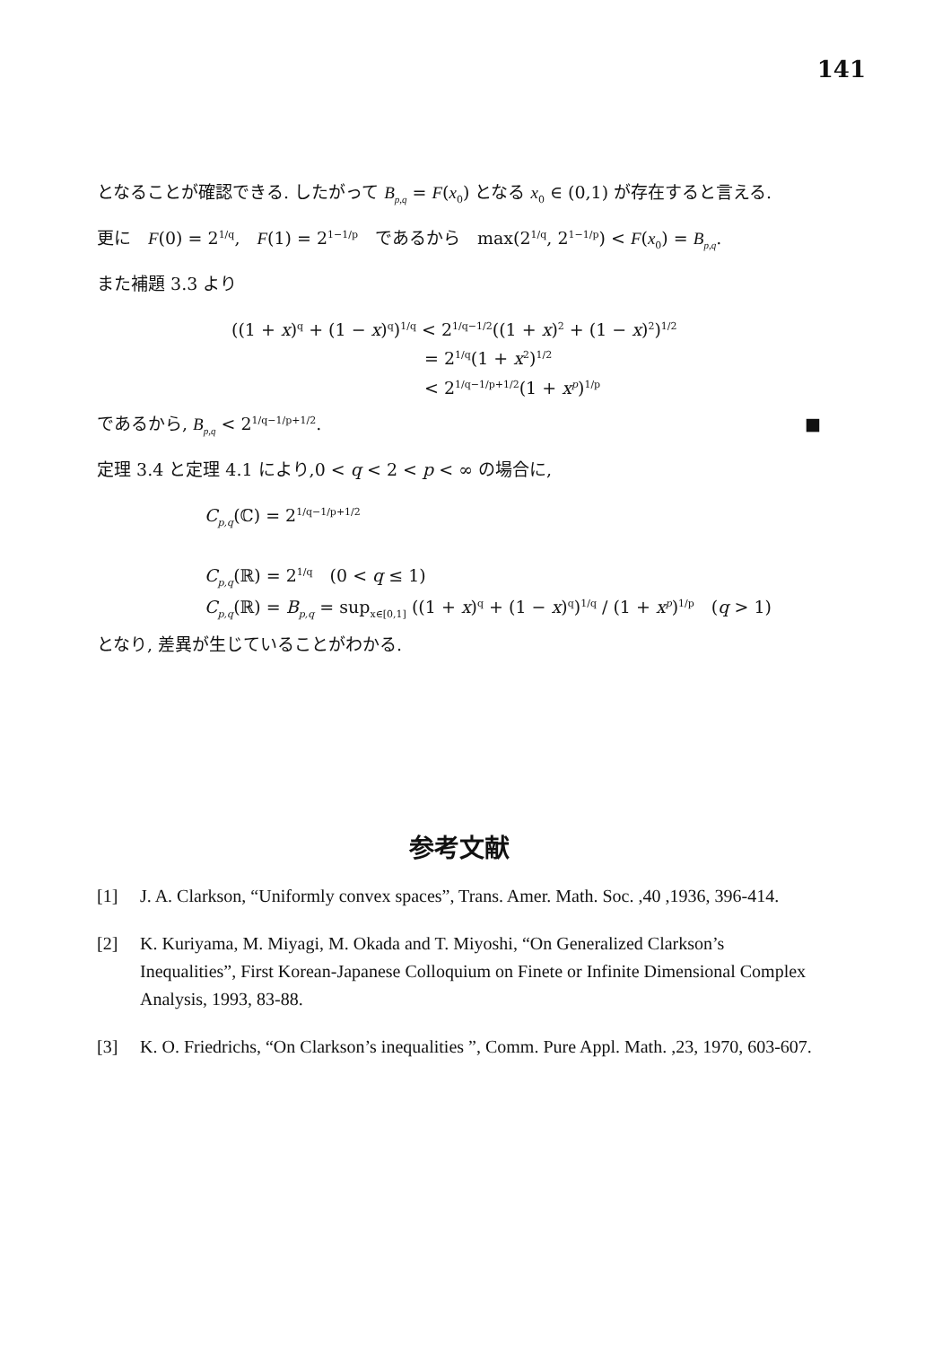141
となることが確認できる. したがって B<sub>p,q</sub> = F(x<sub>0</sub>) となる x<sub>0</sub> ∈ (0,1) が存在すると言える.
更に　F(0) = 2<sup>1/q</sup>,　F(1) = 2<sup>1−1/p</sup>　であるから　max(2<sup>1/q</sup>, 2<sup>1−1/p</sup>) < F(x<sub>0</sub>) = B<sub>p,q</sub>.
また補題 3.3 より
((1 + x)<sup>q</sup> + (1 − x)<sup>q</sup>)<sup>1/q</sup> < 2<sup>1/q−1/2</sup>((1 + x)<sup>2</sup> + (1 − x)<sup>2</sup>)<sup>1/2</sup>
= 2<sup>1/q</sup>(1 + x<sup>2</sup>)<sup>1/2</sup>
< 2<sup>1/q−1/p+1/2</sup>(1 + x<sup>p</sup>)<sup>1/p</sup>
であるから, B<sub>p,q</sub> < 2<sup>1/q−1/p+1/2</sup>. ■
定理 3.4 と定理 4.1 により,0 < q < 2 < p < ∞ の場合に,
C<sub>p,q</sub>(ℂ) = 2<sup>1/q−1/p+1/2</sup>
C<sub>p,q</sub>(ℝ) = 2<sup>1/q</sup>　(0 < q ≤ 1)
C<sub>p,q</sub>(ℝ) = B<sub>p,q</sub> = sup<sub>x∈[0,1]</sub> ((1 + x)<sup>q</sup> + (1 − x)<sup>q</sup>)<sup>1/q</sup> / (1 + x<sup>p</sup>)<sup>1/p</sup>　(q > 1)
となり, 差異が生じていることがわかる.
参考文献
[1] J. A. Clarkson, “Uniformly convex spaces”, Trans. Amer. Math. Soc. ,40 ,1936, 396-414.
[2] K. Kuriyama, M. Miyagi, M. Okada and T. Miyoshi, “On Generalized Clarkson’s Inequalities”, First Korean-Japanese Colloquium on Finete or Infinite Dimensional Complex Analysis, 1993, 83-88.
[3] K. O. Friedrichs, “On Clarkson’s inequalities ”, Comm. Pure Appl. Math. ,23, 1970, 603-607.